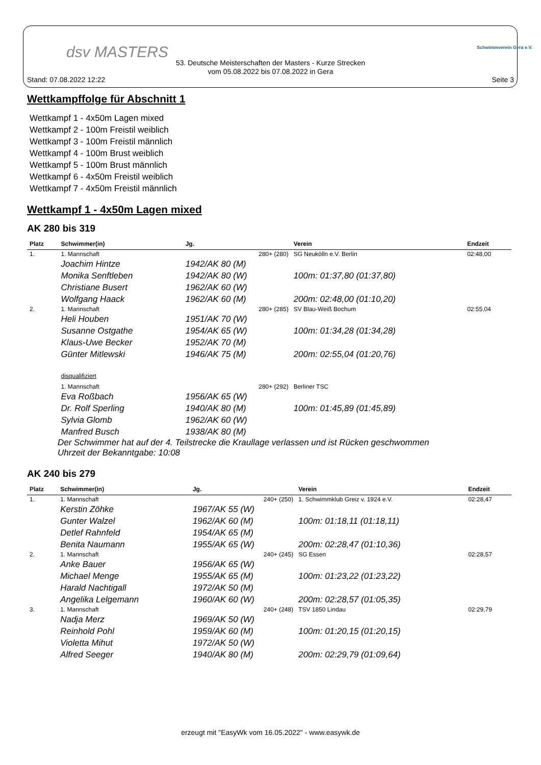dsv MASTERS Schwimmverein Gera e.V.
53. Deutsche Meisterschaften der Masters - Kurze Strecken
vom 05.08.2022 bis 07.08.2022 in Gera
Stand: 07.08.2022 12:22 Seite 3
Wettkampffolge für Abschnitt 1
Wettkampf 1 - 4x50m Lagen mixed
Wettkampf 2 - 100m Freistil weiblich
Wettkampf 3 - 100m Freistil männlich
Wettkampf 4 - 100m Brust weiblich
Wettkampf 5 - 100m Brust männlich
Wettkampf 6 - 4x50m Freistil weiblich
Wettkampf 7 - 4x50m Freistil männlich
Wettkampf 1 - 4x50m Lagen mixed
AK 280 bis 319
| Platz | Schwimmer(in) | Jg. | Verein | Endzeit |
| --- | --- | --- | --- | --- |
| 1. | 1. Mannschaft | 280+ (280) | SG Neukölln e.V. Berlin | 02:48,00 |
| | Joachim Hintze | 1942/AK 80 (M) | | |
| | Monika Senftleben | 1942/AK 80 (W) | 100m: 01:37,80 (01:37,80) | |
| | Christiane Busert | 1962/AK 60 (W) | | |
| | Wolfgang Haack | 1962/AK 60 (M) | 200m: 02:48,00 (01:10,20) | |
| 2. | 1. Mannschaft | 280+ (285) | SV Blau-Weiß Bochum | 02:55,04 |
| | Heli Houben | 1951/AK 70 (W) | | |
| | Susanne Ostgathe | 1954/AK 65 (W) | 100m: 01:34,28 (01:34,28) | |
| | Klaus-Uwe Becker | 1952/AK 70 (M) | | |
| | Günter Mitlewski | 1946/AK 75 (M) | 200m: 02:55,04 (01:20,76) | |
| | disqualifiziert | | | |
| | 1. Mannschaft | 280+ (292) | Berliner TSC | |
| | Eva Roßbach | 1956/AK 65 (W) | | |
| | Dr. Rolf Sperling | 1940/AK 80 (M) | 100m: 01:45,89 (01:45,89) | |
| | Sylvia Glomb | 1962/AK 60 (W) | | |
| | Manfred Busch | 1938/AK 80 (M) | | |
Der Schwimmer hat auf der 4. Teilstrecke die Kraullage verlassen und ist Rücken geschwommen
Uhrzeit der Bekanntgabe: 10:08
AK 240 bis 279
| Platz | Schwimmer(in) | Jg. | Verein | Endzeit |
| --- | --- | --- | --- | --- |
| 1. | 1. Mannschaft | 240+ (250) | 1. Schwimmklub Greiz v. 1924 e.V. | 02:28,47 |
| | Kerstin Zöhke | 1967/AK 55 (W) | | |
| | Gunter Walzel | 1962/AK 60 (M) | 100m: 01:18,11 (01:18,11) | |
| | Detlef Rahnfeld | 1954/AK 65 (M) | | |
| | Benita Naumann | 1955/AK 65 (W) | 200m: 02:28,47 (01:10,36) | |
| 2. | 1. Mannschaft | 240+ (245) | SG Essen | 02:28,57 |
| | Anke Bauer | 1956/AK 65 (W) | | |
| | Michael Menge | 1955/AK 65 (M) | 100m: 01:23,22 (01:23,22) | |
| | Harald Nachtigall | 1972/AK 50 (M) | | |
| | Angelika Lelgemann | 1960/AK 60 (W) | 200m: 02:28,57 (01:05,35) | |
| 3. | 1. Mannschaft | 240+ (248) | TSV 1850 Lindau | 02:29,79 |
| | Nadja Merz | 1969/AK 50 (W) | | |
| | Reinhold Pohl | 1959/AK 60 (M) | 100m: 01:20,15 (01:20,15) | |
| | Violetta Mihut | 1972/AK 50 (W) | | |
| | Alfred Seeger | 1940/AK 80 (M) | 200m: 02:29,79 (01:09,64) | |
erzeugt mit "EasyWk vom 16.05.2022" - www.easywk.de